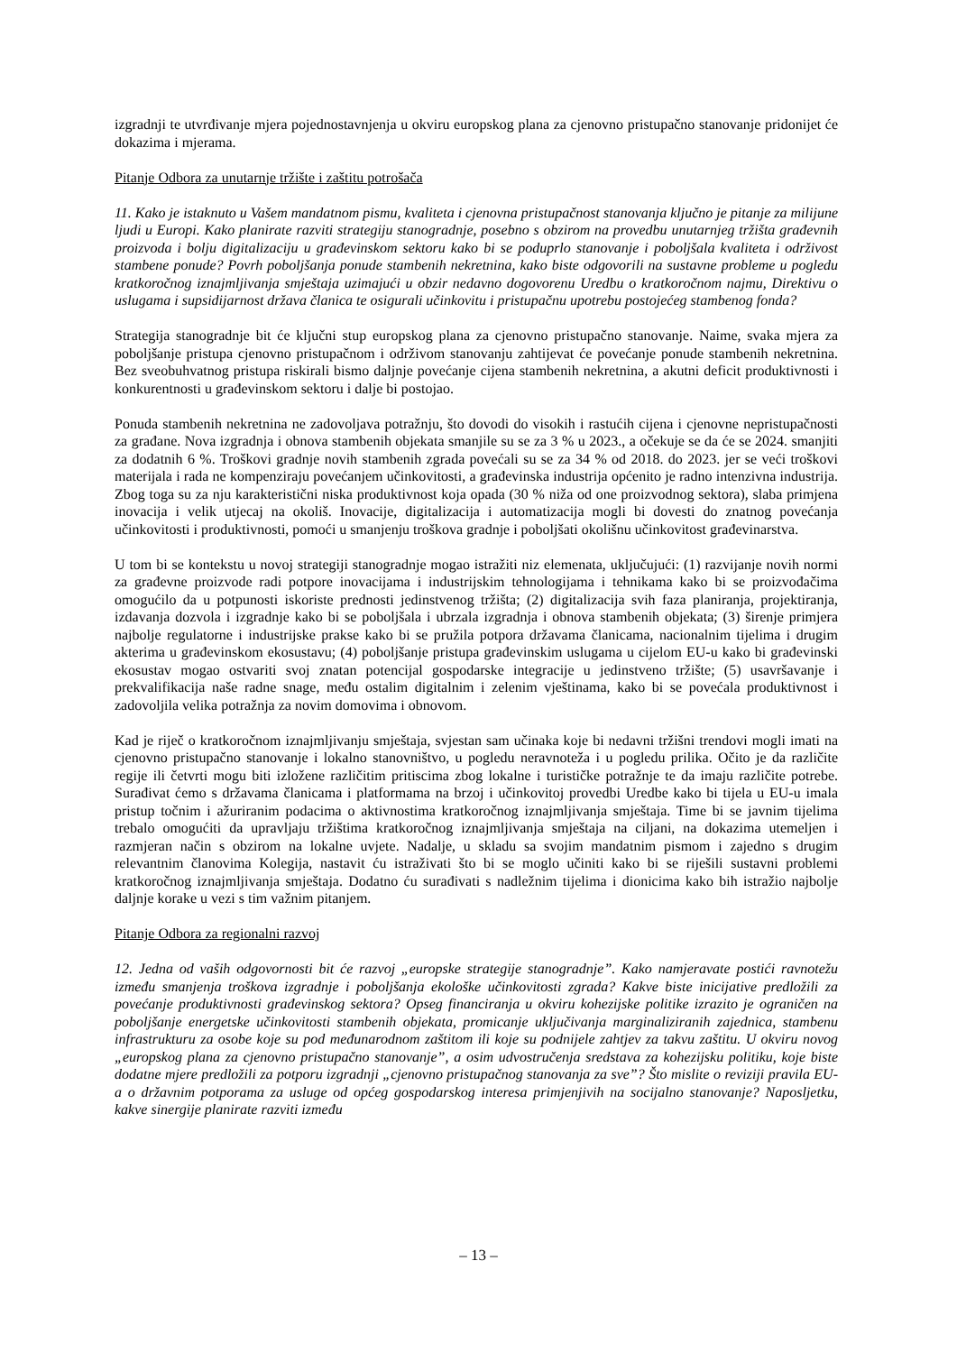izgradnji te utvrđivanje mjera pojednostavnjenja u okviru europskog plana za cjenovno pristupačno stanovanje pridonijet će dokazima i mjerama.
Pitanje Odbora za unutarnje tržište i zaštitu potrošača
11. Kako je istaknuto u Vašem mandatnom pismu, kvaliteta i cjenovna pristupačnost stanovanja ključno je pitanje za milijune ljudi u Europi. Kako planirate razviti strategiju stanogradnje, posebno s obzirom na provedbu unutarnjeg tržišta građevnih proizvoda i bolju digitalizaciju u građevinskom sektoru kako bi se poduprlo stanovanje i poboljšala kvaliteta i održivost stambene ponude? Povrh poboljšanja ponude stambenih nekretnina, kako biste odgovorili na sustavne probleme u pogledu kratkoročnog iznajmljivanja smještaja uzimajući u obzir nedavno dogovorenu Uredbu o kratkoročnom najmu, Direktivu o uslugama i supsidijarnost država članica te osigurali učinkovitu i pristupačnu upotrebu postojećeg stambenog fonda?
Strategija stanogradnje bit će ključni stup europskog plana za cjenovno pristupačno stanovanje. Naime, svaka mjera za poboljšanje pristupa cjenovno pristupačnom i održivom stanovanju zahtijevat će povećanje ponude stambenih nekretnina. Bez sveobuhvatnog pristupa riskirali bismo daljnje povećanje cijena stambenih nekretnina, a akutni deficit produktivnosti i konkurentnosti u građevinskom sektoru i dalje bi postojao.
Ponuda stambenih nekretnina ne zadovoljava potražnju, što dovodi do visokih i rastućih cijena i cjenovne nepristupačnosti za građane. Nova izgradnja i obnova stambenih objekata smanjile su se za 3 % u 2023., a očekuje se da će se 2024. smanjiti za dodatnih 6 %. Troškovi gradnje novih stambenih zgrada povećali su se za 34 % od 2018. do 2023. jer se veći troškovi materijala i rada ne kompenziraju povećanjem učinkovitosti, a građevinska industrija općenito je radno intenzivna industrija. Zbog toga su za nju karakteristični niska produktivnost koja opada (30 % niža od one proizvodnog sektora), slaba primjena inovacija i velik utjecaj na okoliš. Inovacije, digitalizacija i automatizacija mogli bi dovesti do znatnog povećanja učinkovitosti i produktivnosti, pomoći u smanjenju troškova gradnje i poboljšati okolišnu učinkovitost građevinarstva.
U tom bi se kontekstu u novoj strategiji stanogradnje mogao istražiti niz elemenata, uključujući: (1) razvijanje novih normi za građevne proizvode radi potpore inovacijama i industrijskim tehnologijama i tehnikama kako bi se proizvođačima omogućilo da u potpunosti iskoriste prednosti jedinstvenog tržišta; (2) digitalizacija svih faza planiranja, projektiranja, izdavanja dozvola i izgradnje kako bi se poboljšala i ubrzala izgradnja i obnova stambenih objekata; (3) širenje primjera najbolje regulatorne i industrijske prakse kako bi se pružila potpora državama članicama, nacionalnim tijelima i drugim akterima u građevinskom ekosustavu; (4) poboljšanje pristupa građevinskim uslugama u cijelom EU-u kako bi građevinski ekosustav mogao ostvariti svoj znatan potencijal gospodarske integracije u jedinstveno tržište; (5) usavršavanje i prekvalifikacija naše radne snage, među ostalim digitalnim i zelenim vještinama, kako bi se povećala produktivnost i zadovoljila velika potražnja za novim domovima i obnovom.
Kad je riječ o kratkoročnom iznajmljivanju smještaja, svjestan sam učinaka koje bi nedavni tržišni trendovi mogli imati na cjenovno pristupačno stanovanje i lokalno stanovništvo, u pogledu neravnoteža i u pogledu prilika. Očito je da različite regije ili četvrti mogu biti izložene različitim pritiscima zbog lokalne i turističke potražnje te da imaju različite potrebe. Surađivat ćemo s državama članicama i platformama na brzoj i učinkovitoj provedbi Uredbe kako bi tijela u EU-u imala pristup točnim i ažuriranim podacima o aktivnostima kratkoročnog iznajmljivanja smještaja. Time bi se javnim tijelima trebalo omogućiti da upravljaju tržištima kratkoročnog iznajmljivanja smještaja na ciljani, na dokazima utemeljen i razmjeran način s obzirom na lokalne uvjete. Nadalje, u skladu sa svojim mandatnim pismom i zajedno s drugim relevantnim članovima Kolegija, nastavit ću istraživati što bi se moglo učiniti kako bi se riješili sustavni problemi kratkoročnog iznajmljivanja smještaja. Dodatno ću surađivati s nadležnim tijelima i dionicima kako bih istražio najbolje daljnje korake u vezi s tim važnim pitanjem.
Pitanje Odbora za regionalni razvoj
12. Jedna od vaših odgovornosti bit će razvoj „europske strategije stanogradnje”. Kako namjeravate postići ravnotežu između smanjenja troškova izgradnje i poboljšanja ekološke učinkovitosti zgrada? Kakve biste inicijative predložili za povećanje produktivnosti građevinskog sektora? Opseg financiranja u okviru kohezijske politike izrazito je ograničen na poboljšanje energetske učinkovitosti stambenih objekata, promicanje uključivanja marginaliziranih zajednica, stambenu infrastrukturu za osobe koje su pod međunarodnom zaštitom ili koje su podnijele zahtjev za takvu zaštitu. U okviru novog „europskog plana za cjenovno pristupačno stanovanje”, a osim udvostručenja sredstava za kohezijsku politiku, koje biste dodatne mjere predložili za potporu izgradnji „cjenovno pristupačnog stanovanja za sve”? Što mislite o reviziji pravila EU-a o državnim potporama za usluge od općeg gospodarskog interesa primjenjivih na socijalno stanovanje? Naposljetku, kakve sinergije planirate razviti između
– 13 –